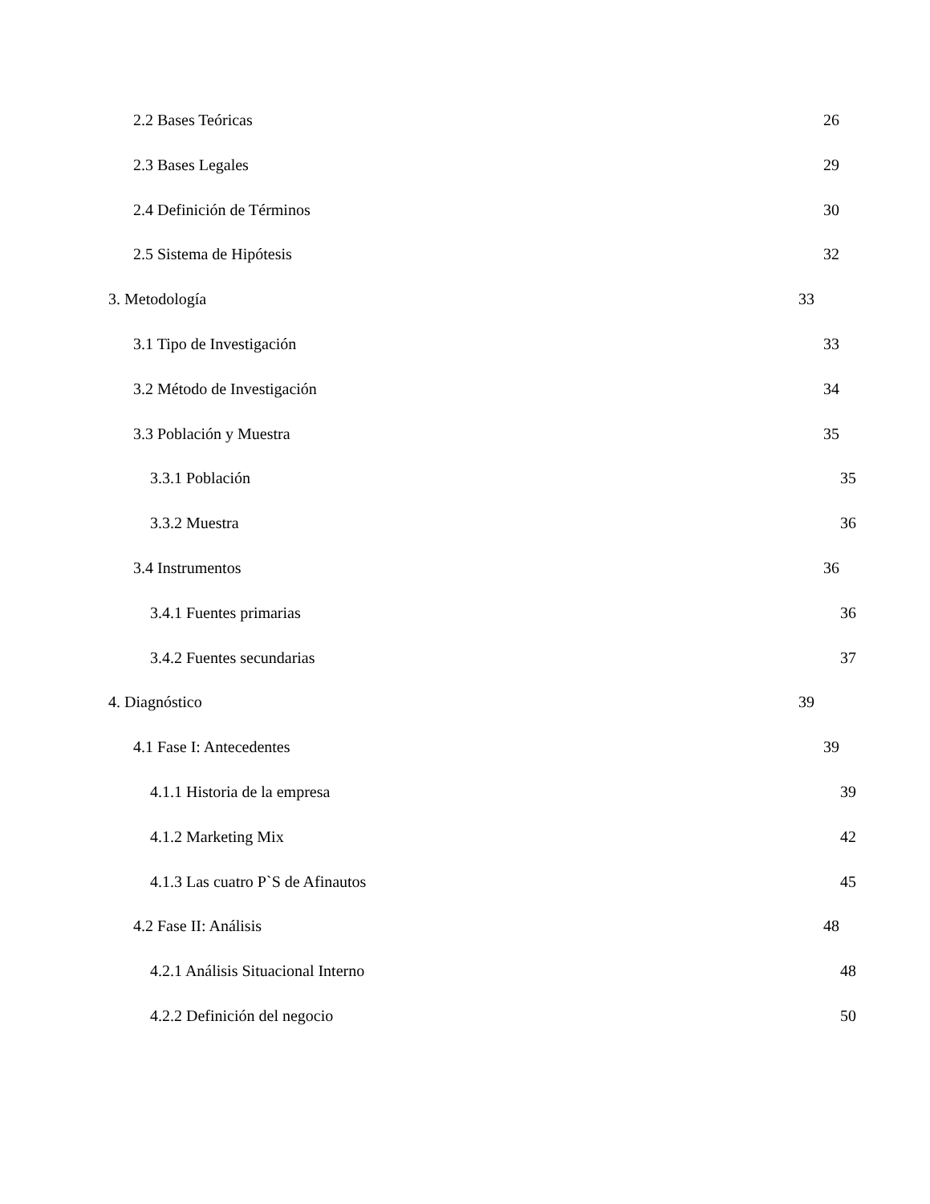2.2 Bases Teóricas 26
2.3 Bases Legales 29
2.4 Definición de Términos 30
2.5 Sistema de Hipótesis 32
3. Metodología 33
3.1 Tipo de Investigación 33
3.2 Método de Investigación 34
3.3 Población y Muestra 35
3.3.1 Población 35
3.3.2 Muestra 36
3.4 Instrumentos 36
3.4.1 Fuentes primarias 36
3.4.2 Fuentes secundarias 37
4. Diagnóstico 39
4.1 Fase I: Antecedentes 39
4.1.1 Historia de la empresa 39
4.1.2 Marketing Mix 42
4.1.3 Las cuatro P`S de Afinautos 45
4.2 Fase II: Análisis 48
4.2.1 Análisis Situacional Interno 48
4.2.2 Definición del negocio 50